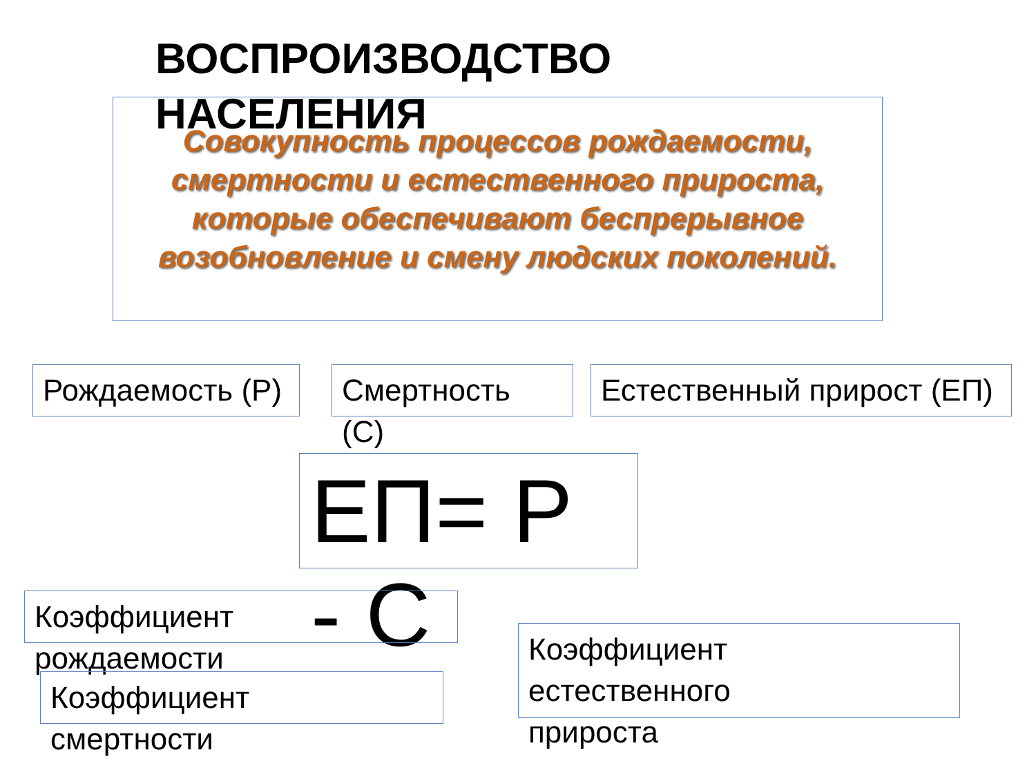Совокупность процессов рождаемости, смертности и естественного прироста, которые обеспечивают беспрерывное возобновление и смену людских поколений.
ВОСПРОИЗВОДСТВО НАСЕЛЕНИЯ
Рождаемость (Р)
Смертность (С)
Естественный прирост (ЕП)
ЕП= Р - С
Коэффициент рождаемости
Коэффициент смертности
Коэффициент естественного прироста